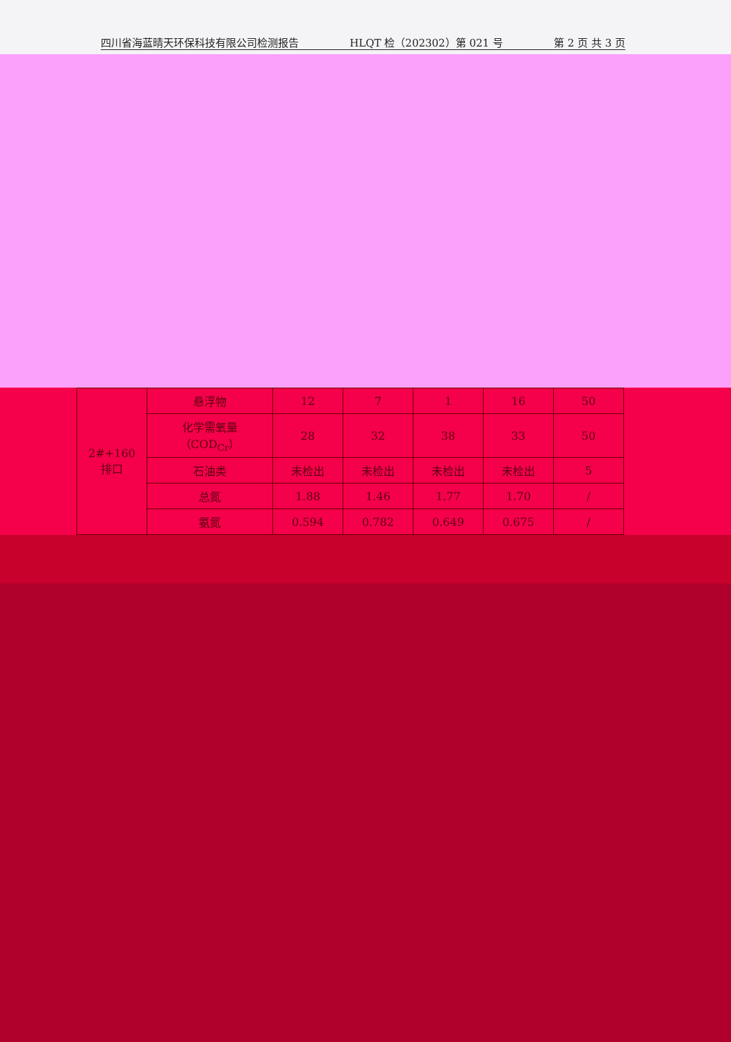四川省海蓝晴天环保科技有限公司检测报告 HLQT 检（202302）第 021 号 第 2 页 共 3 页
| 2#+160 排口 | 悬浮物 | 12 | 7 | 1 | 16 | 50 |
| | 化学需氧量（COD<sub>Cr</sub>） | 28 | 32 | 38 | 33 | 50 |
| | 石油类 | 未检出 | 未检出 | 未检出 | 未检出 | 5 |
| | 总氮 | 1.88 | 1.46 | 1.77 | 1.70 | / |
| | 氨氮 | 0.594 | 0.782 | 0.649 | 0.675 | / |